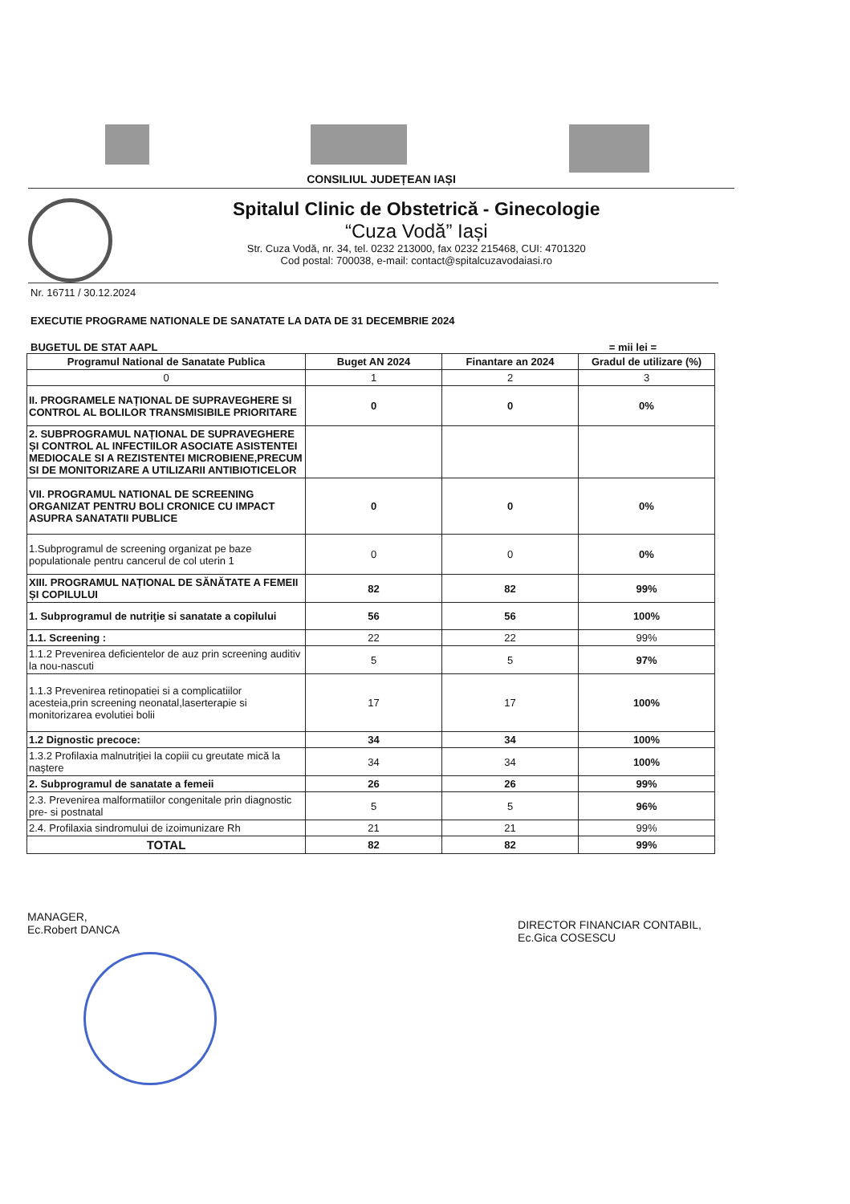CONSILIUL JUDEȚEAN IAȘI
Spitalul Clinic de Obstetrică - Ginecologie
“Cuza Vodă” Iași
Str. Cuza Vodă, nr. 34, tel. 0232 213000, fax 0232 215468, CUI: 4701320
Cod postal: 700038, e-mail: contact@spitalcuzavodaiasi.ro
Nr. 16711 / 30.12.2024
EXECUTIE PROGRAME NATIONALE DE SANATATE LA DATA DE 31 DECEMBRIE 2024
BUGETUL DE STAT AAPL = mii lei =
| Programul National de Sanatate Publica | Buget AN 2024 | Finantare an 2024 | Gradul de utilizare (%) |
| --- | --- | --- | --- |
| 0 | 1 | 2 | 3 |
| II. PROGRAMELE NAȚIONAL DE SUPRAVEGHERE SI CONTROL AL BOLILOR TRANSMISIBILE PRIORITARE | 0 | 0 | 0% |
| 2. SUBPROGRAMUL NAȚIONAL DE SUPRAVEGHERE ȘI CONTROL AL INFECTIILOR ASOCIATE ASISTENTEI MEDIOCALE SI A REZISTENTEI MICROBIENE,PRECUM SI DE MONITORIZARE A UTILIZARII ANTIBIOTICELOR | | | |
| VII. PROGRAMUL NATIONAL DE SCREENING ORGANIZAT PENTRU BOLI CRONICE CU IMPACT ASUPRA SANATATII PUBLICE | 0 | 0 | 0% |
| 1.Subprogramul de screening organizat pe baze populationale pentru cancerul de col uterin 1 | 0 | 0 | 0% |
| XIII. PROGRAMUL NAȚIONAL DE SĂNĂTATE A FEMEII ȘI COPILULUI | 82 | 82 | 99% |
| 1. Subprogramul de nutriţie si sanatate a copilului | 56 | 56 | 100% |
| 1.1. Screening : | 22 | 22 | 99% |
| 1.1.2 Prevenirea deficientelor de auz prin screening auditiv la nou-nascuti | 5 | 5 | 97% |
| 1.1.3 Prevenirea retinopatiei si a complicatiilor acesteia,prin screening neonatal,laserterapie si monitorizarea evolutiei bolii | 17 | 17 | 100% |
| 1.2 Dignostic precoce: | 34 | 34 | 100% |
| 1.3.2 Profilaxia malnutriţiei la copiii cu greutate mică la naştere | 34 | 34 | 100% |
| 2. Subprogramul de sanatate a femeii | 26 | 26 | 99% |
| 2.3. Prevenirea malformatiilor congenitale prin diagnostic pre- si postnatal | 5 | 5 | 96% |
| 2.4. Profilaxia sindromului de izoimunizare Rh | 21 | 21 | 99% |
| TOTAL | 82 | 82 | 99% |
MANAGER,
Ec.Robert DANCA
DIRECTOR FINANCIAR CONTABIL,
Ec.Gica COSESCU